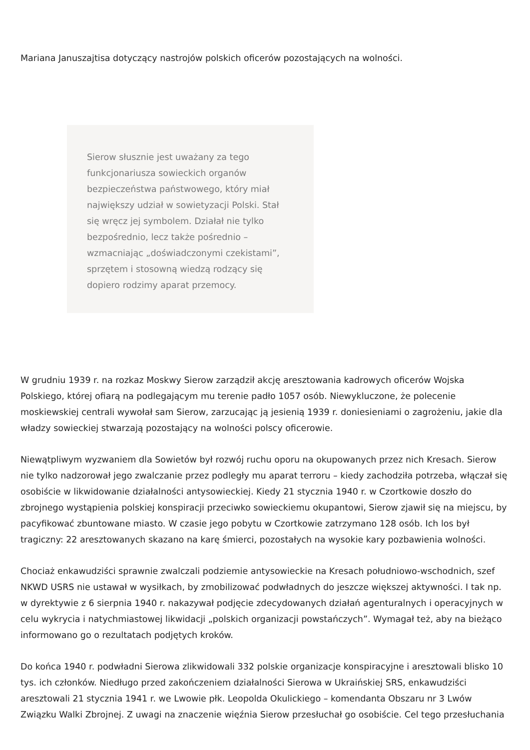Mariana Januszajtisa dotyczący nastrojów polskich oficerów pozostających na wolności.
Sierow słusznie jest uważany za tego funkcjonariusza sowieckich organów bezpieczeństwa państwowego, który miał największy udział w sowietyzacji Polski. Stał się wręcz jej symbolem. Działał nie tylko bezpośrednio, lecz także pośrednio – wzmacniając „doświadczonymi czekistami”, sprzętem i stosowną wiedzą rodzący się dopiero rodzimy aparat przemocy.
W grudniu 1939 r. na rozkaz Moskwy Sierow zarządził akcję aresztowania kadrowych oficerów Wojska Polskiego, której ofiarą na podlegającym mu terenie padło 1057 osób. Niewykluczone, że polecenie moskiewskiej centrali wywołał sam Sierow, zarzucając ją jesienią 1939 r. doniesieniami o zagrożeniu, jakie dla władzy sowieckiej stwarzają pozostający na wolności polscy oficerowie.
Niewątpliwym wyzwaniem dla Sowietów był rozwój ruchu oporu na okupowanych przez nich Kresach. Sierow nie tylko nadzorował jego zwalczanie przez podległy mu aparat terroru – kiedy zachodziła potrzeba, włączał się osobiście w likwidowanie działalności antysowieckiej. Kiedy 21 stycznia 1940 r. w Czortkowie doszło do zbrojnego wystąpienia polskiej konspiracji przeciwko sowieckiemu okupantowi, Sierow zjawił się na miejscu, by pacyfikować zbuntowane miasto. W czasie jego pobytu w Czortkowie zatrzymano 128 osób. Ich los był tragiczny: 22 aresztowanych skazano na karę śmierci, pozostałych na wysokie kary pozbawienia wolności.
Chociaż enkawudziści sprawnie zwalczali podziemie antysowieckie na Kresach południowo-wschodnich, szef NKWD USRS nie ustawał w wysiłkach, by zmobilizować podwładnych do jeszcze większej aktywności. I tak np. w dyrektywie z 6 sierpnia 1940 r. nakazywał podjęcie zdecydowanych działań agenturalnych i operacyjnych w celu wykrycia i natychmiastowej likwidacji „polskich organizacji powstańczych”. Wymagał też, aby na bieżąco informowano go o rezultatach podjętych kroków.
Do końca 1940 r. podwładni Sierowa zlikwidowali 332 polskie organizacje konspiracyjne i aresztowali blisko 10 tys. ich członków. Niedługo przed zakończeniem działalności Sierowa w Ukraińskiej SRS, enkawudziści aresztowali 21 stycznia 1941 r. we Lwowie płk. Leopolda Okulickiego – komendanta Obszaru nr 3 Lwów Związku Walki Zbrojnej. Z uwagi na znaczenie więźnia Sierow przesłuchał go osobiście. Cel tego przesłuchania